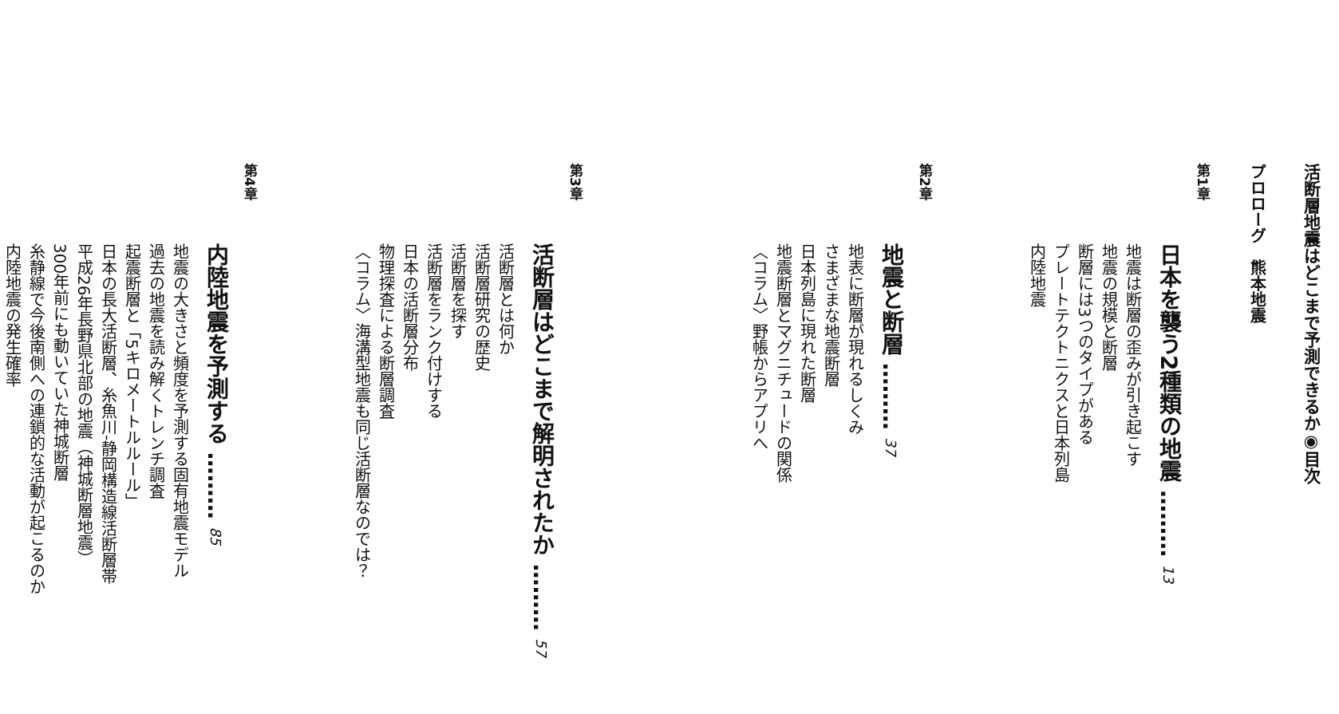活断層地震はどこまで予測できるか◉目次
プロローグ　熊本地震
第1章
日本を襲う2種類の地震 ……… 13
地震は断層の歪みが引き起こす
地震の規模と断層
断層には3つのタイプがある
プレートテクトニクスと日本列島
内陸地震
第2章
地震と断層 ……… 37
地表に断層が現れるしくみ
さまざまな地震断層
日本列島に現れた断層
地震断層とマグニチュードの関係
〈コラム〉野帳からアプリへ
第3章
活断層はどこまで解明されたか ……… 57
活断層とは何か
活断層研究の歴史
活断層を探す
活断層をランク付けする
日本の活断層分布
物理探査による断層調査
〈コラム〉海溝型地震も同じ活断層なのでは？
第4章
内陸地震を予測する ……… 85
地震の大きさと頻度を予測する固有地震モデル
過去の地震を読み解くトレンチ調査
起震断層と「5キロメートルルール」
日本の長大活断層、糸魚川‐静岡構造線活断層帯
平成26年長野県北部の地震（神城断層地震）
300年前にも動いていた神城断層
糸静線で今後南側への連鎖的な活動が起こるのか
内陸地震の発生確率